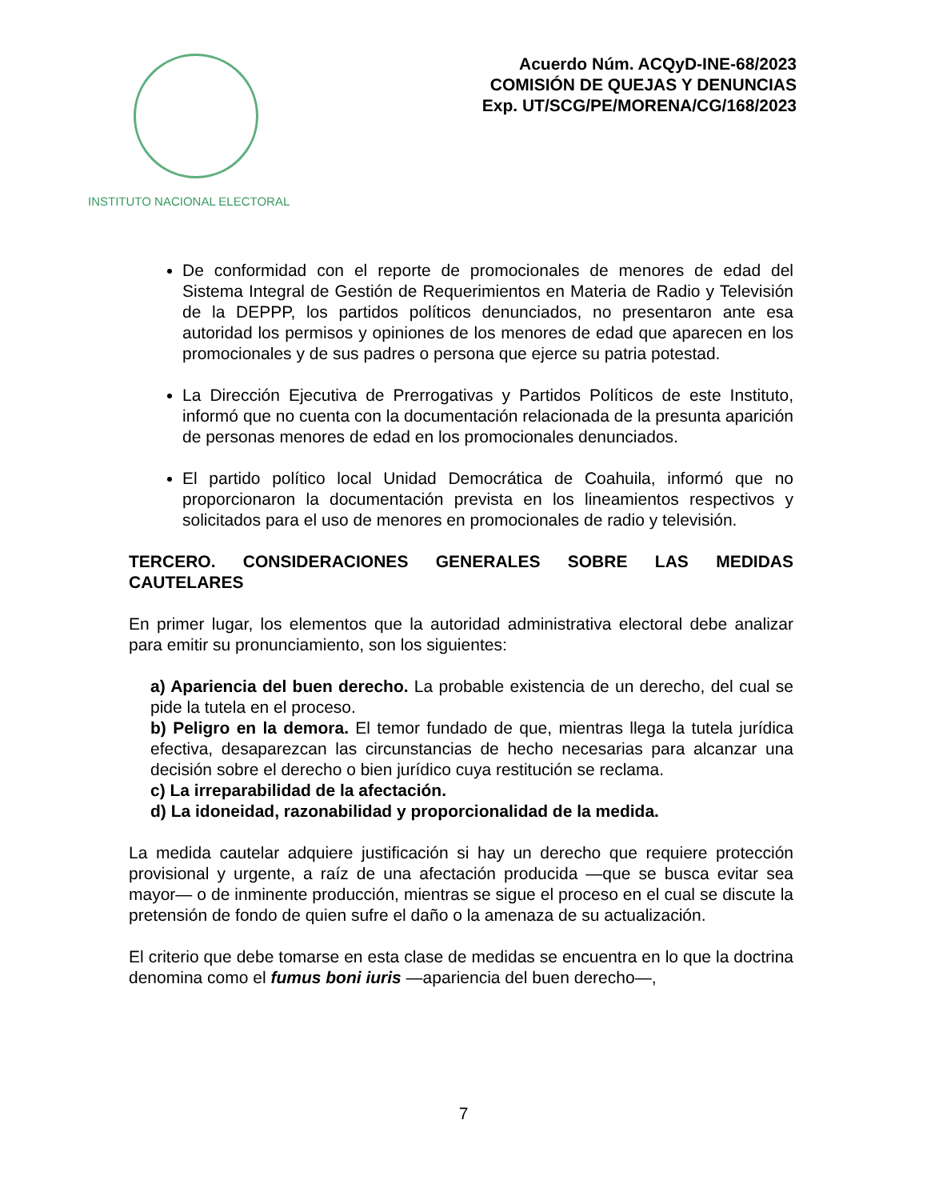INSTITUTO NACIONAL ELECTORAL
Acuerdo Núm. ACQyD-INE-68/2023
COMISIÓN DE QUEJAS Y DENUNCIAS
Exp. UT/SCG/PE/MORENA/CG/168/2023
De conformidad con el reporte de promocionales de menores de edad del Sistema Integral de Gestión de Requerimientos en Materia de Radio y Televisión de la DEPPP, los partidos políticos denunciados, no presentaron ante esa autoridad los permisos y opiniones de los menores de edad que aparecen en los promocionales y de sus padres o persona que ejerce su patria potestad.
La Dirección Ejecutiva de Prerrogativas y Partidos Políticos de este Instituto, informó que no cuenta con la documentación relacionada de la presunta aparición de personas menores de edad en los promocionales denunciados.
El partido político local Unidad Democrática de Coahuila, informó que no proporcionaron la documentación prevista en los lineamientos respectivos y solicitados para el uso de menores en promocionales de radio y televisión.
TERCERO. CONSIDERACIONES GENERALES SOBRE LAS MEDIDAS CAUTELARES
En primer lugar, los elementos que la autoridad administrativa electoral debe analizar para emitir su pronunciamiento, son los siguientes:
a) Apariencia del buen derecho. La probable existencia de un derecho, del cual se pide la tutela en el proceso.
b) Peligro en la demora. El temor fundado de que, mientras llega la tutela jurídica efectiva, desaparezcan las circunstancias de hecho necesarias para alcanzar una decisión sobre el derecho o bien jurídico cuya restitución se reclama.
c) La irreparabilidad de la afectación.
d) La idoneidad, razonabilidad y proporcionalidad de la medida.
La medida cautelar adquiere justificación si hay un derecho que requiere protección provisional y urgente, a raíz de una afectación producida —que se busca evitar sea mayor— o de inminente producción, mientras se sigue el proceso en el cual se discute la pretensión de fondo de quien sufre el daño o la amenaza de su actualización.
El criterio que debe tomarse en esta clase de medidas se encuentra en lo que la doctrina denomina como el fumus boni iuris —apariencia del buen derecho—,
7